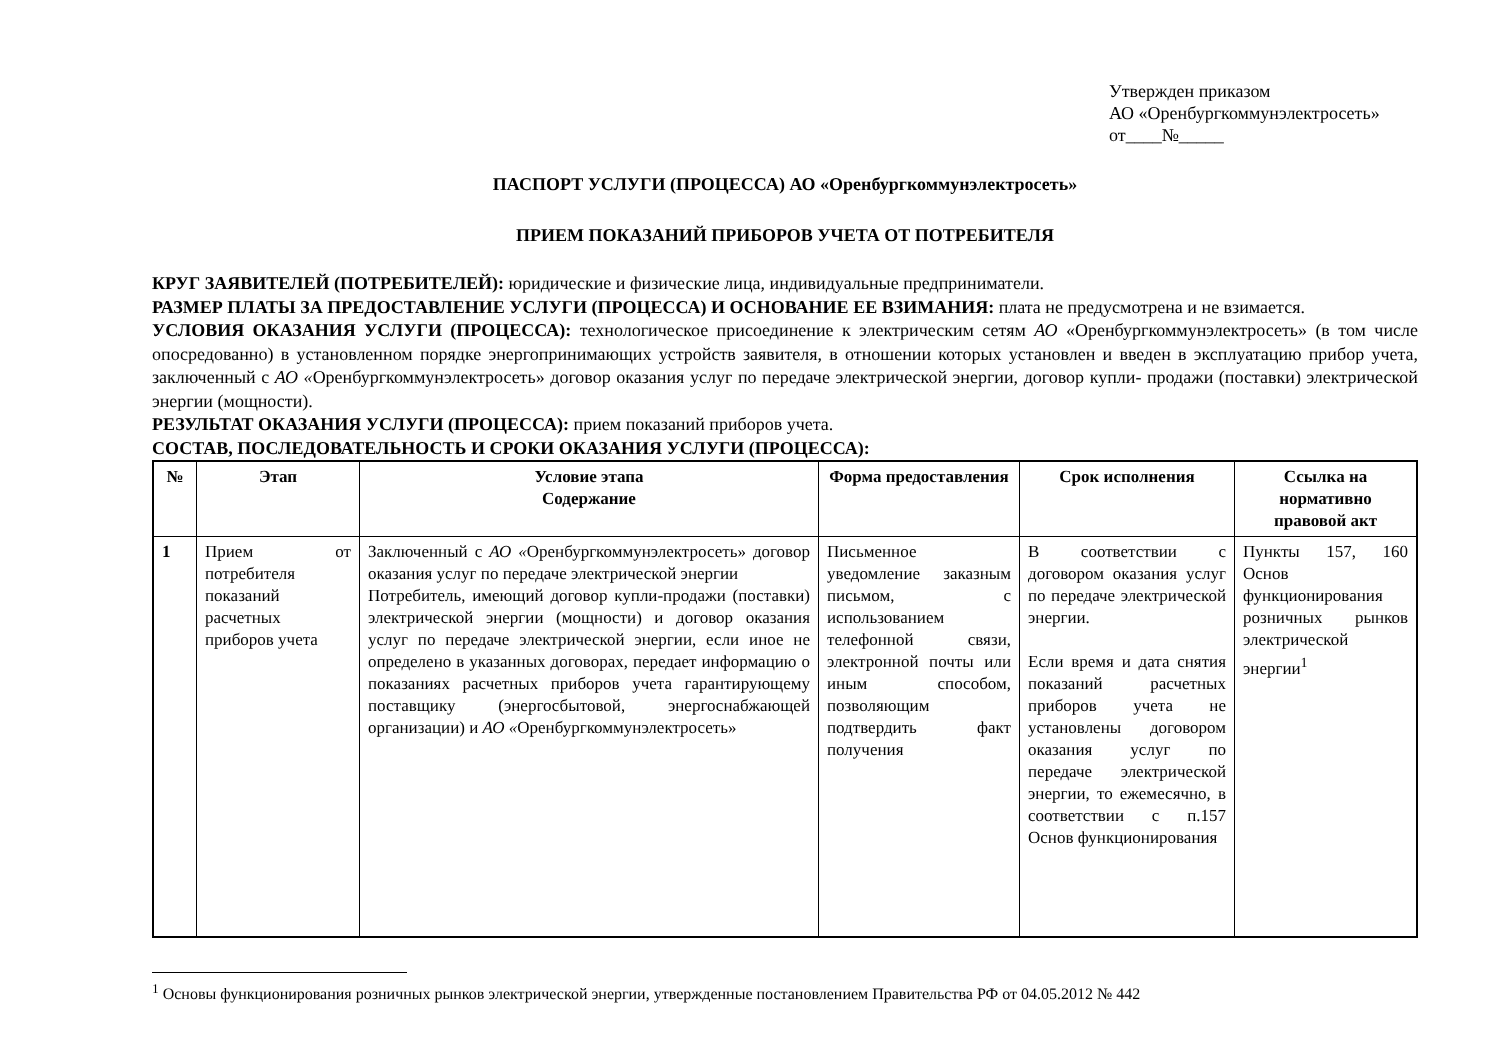Утвержден приказом
АО «Оренбургкоммунэлектросеть»
от____№_____
ПАСПОРТ УСЛУГИ (ПРОЦЕССА) АО «Оренбургкоммунэлектросеть»
ПРИЕМ ПОКАЗАНИЙ ПРИБОРОВ УЧЕТА ОТ ПОТРЕБИТЕЛЯ
КРУГ ЗАЯВИТЕЛЕЙ (ПОТРЕБИТЕЛЕЙ): юридические и физические лица, индивидуальные предприниматели.
РАЗМЕР ПЛАТЫ ЗА ПРЕДОСТАВЛЕНИЕ УСЛУГИ (ПРОЦЕССА) И ОСНОВАНИЕ ЕЕ ВЗИМАНИЯ: плата не предусмотрена и не взимается.
УСЛОВИЯ ОКАЗАНИЯ УСЛУГИ (ПРОЦЕССА): технологическое присоединение к электрическим сетям АО «Оренбургкоммунэлектросеть» (в том числе опосредованно) в установленном порядке энергопринимающих устройств заявителя, в отношении которых установлен и введен в эксплуатацию прибор учета, заключенный с АО «Оренбургкоммунэлектросеть» договор оказания услуг по передаче электрической энергии, договор купли- продажи (поставки) электрической энергии (мощности).
РЕЗУЛЬТАТ ОКАЗАНИЯ УСЛУГИ (ПРОЦЕССА): прием показаний приборов учета.
СОСТАВ, ПОСЛЕДОВАТЕЛЬНОСТЬ И СРОКИ ОКАЗАНИЯ УСЛУГИ (ПРОЦЕССА):
| № | Этап | Условие этапа Содержание | Форма предоставления | Срок исполнения | Ссылка на нормативно правовой акт |
| --- | --- | --- | --- | --- | --- |
| 1 | Прием от потребителя показаний расчетных приборов учета | Заключенный с АО « Оренбургкоммунэлектросеть» договор оказания услуг по передаче электрической энергии Потребитель, имеющий договор купли-продажи (поставки) электрической энергии (мощности) и договор оказания услуг по передаче электрической энергии, если иное не определено в указанных договорах, передает информацию о показаниях расчетных приборов учета гарантирующему поставщику (энергосбытовой, энергоснабжающей организации) и АО « Оренбургкоммунэлектросеть» | Письменное уведомление заказным письмом, с использованием телефонной связи, электронной почты или иным способом, позволяющим подтвердить факт получения | В соответствии с договором оказания услуг по передаче электрической энергии. Если время и дата снятия показаний расчетных приборов учета не установлены договором оказания услуг по передаче электрической энергии, то ежемесячно, в соответствии с п.157 Основ функционирования | Пункты 157, 160 Основ функционирования розничных рынков электрической энергии<sup>1</sup> |
<sup>1</sup> Основы функционирования розничных рынков электрической энергии, утвержденные постановлением Правительства РФ от 04.05.2012 № 442